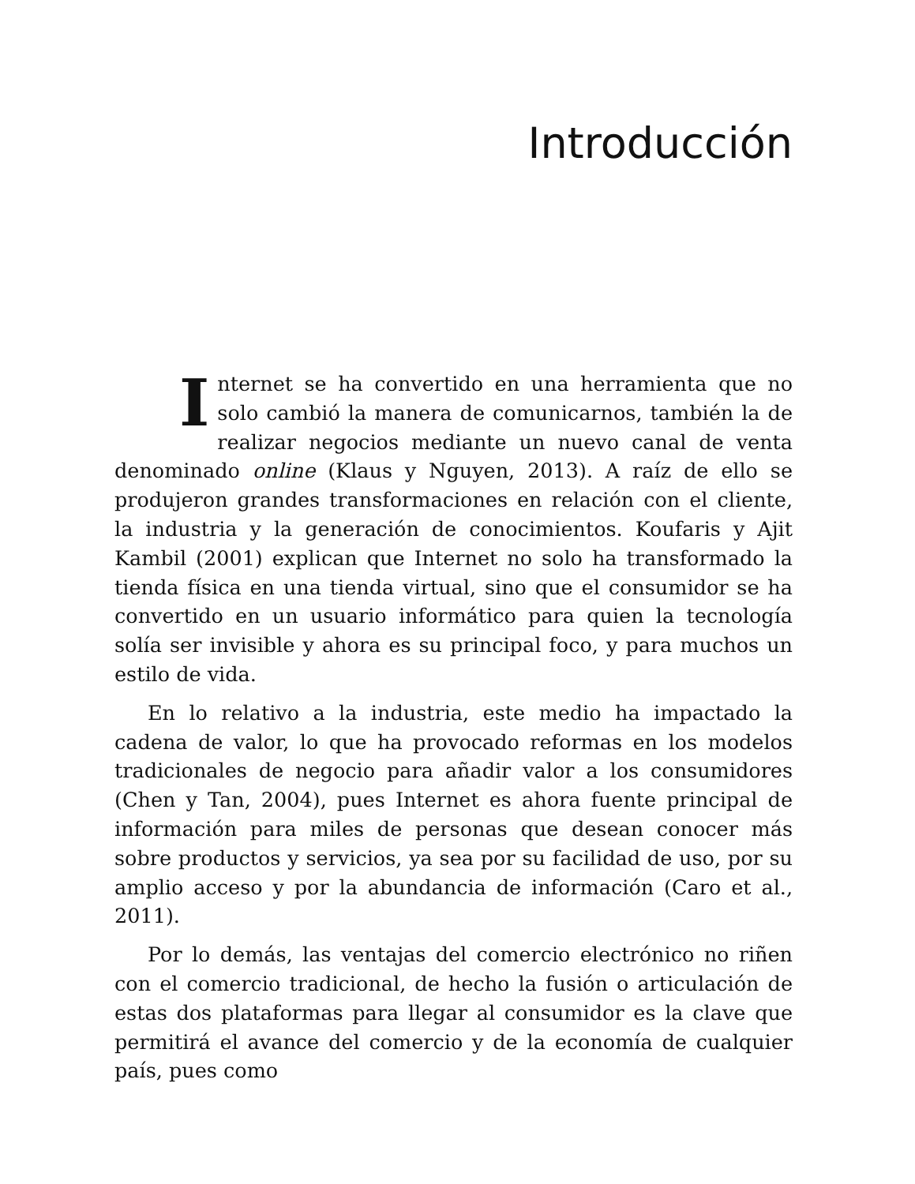Introducción
Internet se ha convertido en una herramienta que no solo cambió la manera de comunicarnos, también la de realizar negocios mediante un nuevo canal de venta denominado online (Klaus y Nguyen, 2013). A raíz de ello se produjeron grandes transformaciones en relación con el cliente, la industria y la generación de conocimientos. Koufaris y Ajit Kambil (2001) explican que Internet no solo ha transformado la tienda física en una tienda virtual, sino que el consumidor se ha convertido en un usuario informático para quien la tecnología solía ser invisible y ahora es su principal foco, y para muchos un estilo de vida.
En lo relativo a la industria, este medio ha impactado la cadena de valor, lo que ha provocado reformas en los modelos tradicionales de negocio para añadir valor a los consumidores (Chen y Tan, 2004), pues Internet es ahora fuente principal de información para miles de personas que desean conocer más sobre productos y servicios, ya sea por su facilidad de uso, por su amplio acceso y por la abundancia de información (Caro et al., 2011).
Por lo demás, las ventajas del comercio electrónico no riñen con el comercio tradicional, de hecho la fusión o articulación de estas dos plataformas para llegar al consumidor es la clave que permitirá el avance del comercio y de la economía de cualquier país, pues como